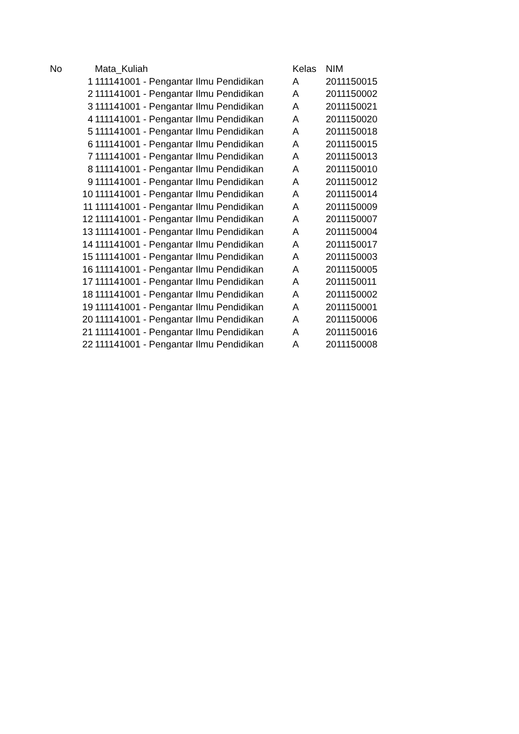| No | Mata_Kuliah | Kelas | NIM |
| --- | --- | --- | --- |
| 1 | 111141001 - Pengantar Ilmu Pendidikan | A | 2011150015 |
| 2 | 111141001 - Pengantar Ilmu Pendidikan | A | 2011150002 |
| 3 | 111141001 - Pengantar Ilmu Pendidikan | A | 2011150021 |
| 4 | 111141001 - Pengantar Ilmu Pendidikan | A | 2011150020 |
| 5 | 111141001 - Pengantar Ilmu Pendidikan | A | 2011150018 |
| 6 | 111141001 - Pengantar Ilmu Pendidikan | A | 2011150015 |
| 7 | 111141001 - Pengantar Ilmu Pendidikan | A | 2011150013 |
| 8 | 111141001 - Pengantar Ilmu Pendidikan | A | 2011150010 |
| 9 | 111141001 - Pengantar Ilmu Pendidikan | A | 2011150012 |
| 10 | 111141001 - Pengantar Ilmu Pendidikan | A | 2011150014 |
| 11 | 111141001 - Pengantar Ilmu Pendidikan | A | 2011150009 |
| 12 | 111141001 - Pengantar Ilmu Pendidikan | A | 2011150007 |
| 13 | 111141001 - Pengantar Ilmu Pendidikan | A | 2011150004 |
| 14 | 111141001 - Pengantar Ilmu Pendidikan | A | 2011150017 |
| 15 | 111141001 - Pengantar Ilmu Pendidikan | A | 2011150003 |
| 16 | 111141001 - Pengantar Ilmu Pendidikan | A | 2011150005 |
| 17 | 111141001 - Pengantar Ilmu Pendidikan | A | 2011150011 |
| 18 | 111141001 - Pengantar Ilmu Pendidikan | A | 2011150002 |
| 19 | 111141001 - Pengantar Ilmu Pendidikan | A | 2011150001 |
| 20 | 111141001 - Pengantar Ilmu Pendidikan | A | 2011150006 |
| 21 | 111141001 - Pengantar Ilmu Pendidikan | A | 2011150016 |
| 22 | 111141001 - Pengantar Ilmu Pendidikan | A | 2011150008 |